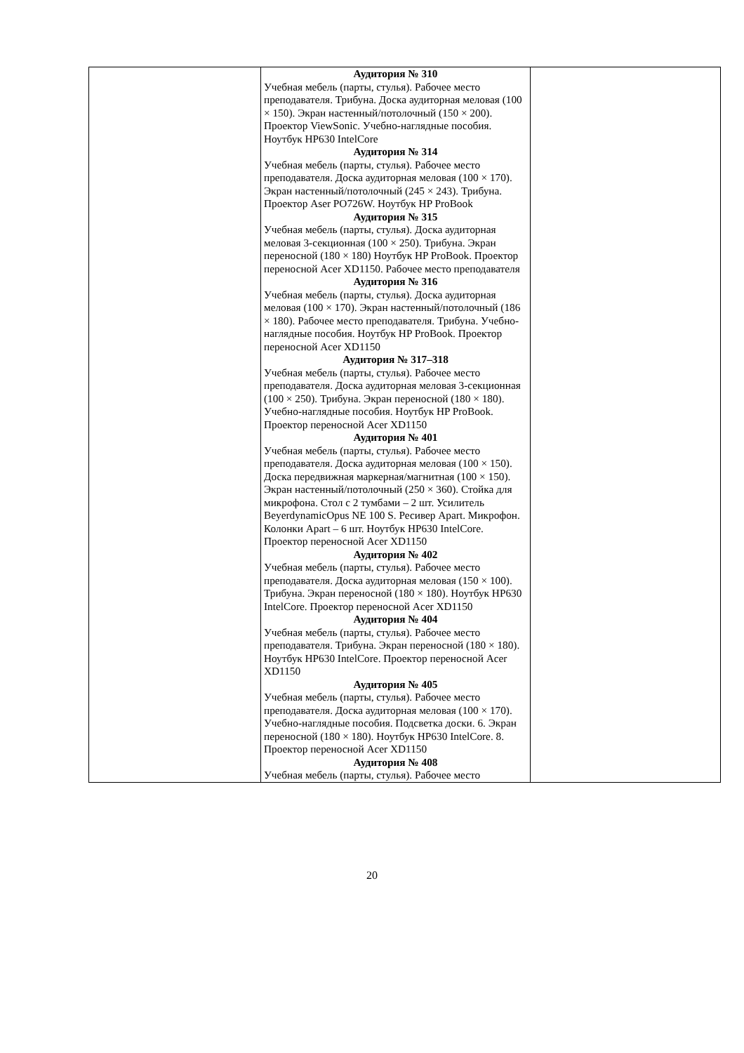| | Аудитория № 310 Учебная мебель (парты, стулья). Рабочее место преподавателя. Трибуна. Доска аудиторная меловая (100 × 150). Экран настенный/потолочный (150 × 200). Проектор ViewSonic. Учебно-наглядные пособия. Ноутбук HP630 IntelCore Аудитория № 314 Учебная мебель (парты, стулья). Рабочее место преподавателя. Доска аудиторная меловая (100 × 170). Экран настенный/потолочный (245 × 243). Трибуна. Проектор Aser PO726W. Ноутбук HP ProBook Аудитория № 315 Учебная мебель (парты, стулья). Доска аудиторная меловая 3-секционная (100 × 250). Трибуна. Экран переносной (180 × 180) Ноутбук HP ProBook. Проектор переносной Acer XD1150. Рабочее место преподавателя Аудитория № 316 Учебная мебель (парты, стулья). Доска аудиторная меловая (100 × 170). Экран настенный/потолочный (186 × 180). Рабочее место преподавателя. Трибуна. Учебно-наглядные пособия. Ноутбук HP ProBook. Проектор переносной Acer XD1150 Аудитория № 317–318 Учебная мебель (парты, стулья). Рабочее место преподавателя. Доска аудиторная меловая 3-секционная (100 × 250). Трибуна. Экран переносной (180 × 180). Учебно-наглядные пособия. Ноутбук HP ProBook. Проектор переносной Acer XD1150 Аудитория № 401 Учебная мебель (парты, стулья). Рабочее место преподавателя. Доска аудиторная меловая (100 × 150). Доска передвижная маркерная/магнитная (100 × 150). Экран настенный/потолочный (250 × 360). Стойка для микрофона. Стол с 2 тумбами – 2 шт. Усилитель BeyerdynamicOpus NE 100 S. Ресивер Apart. Микрофон. Колонки Apart – 6 шт. Ноутбук HP630 IntelCore. Проектор переносной Acer XD1150 Аудитория № 402 Учебная мебель (парты, стулья). Рабочее место преподавателя. Доска аудиторная меловая (150 × 100). Трибуна. Экран переносной (180 × 180). Ноутбук HP630 IntelCore. Проектор переносной Acer XD1150 Аудитория № 404 Учебная мебель (парты, стулья). Рабочее место преподавателя. Трибуна. Экран переносной (180 × 180). Ноутбук HP630 IntelCore. Проектор переносной Acer XD1150 Аудитория № 405 Учебная мебель (парты, стулья). Рабочее место преподавателя. Доска аудиторная меловая (100 × 170). Учебно-наглядные пособия. Подсветка доски. 6. Экран переносной (180 × 180). Ноутбук HP630 IntelCore. 8. Проектор переносной Acer XD1150 Аудитория № 408 Учебная мебель (парты, стулья). Рабочее место | |
20